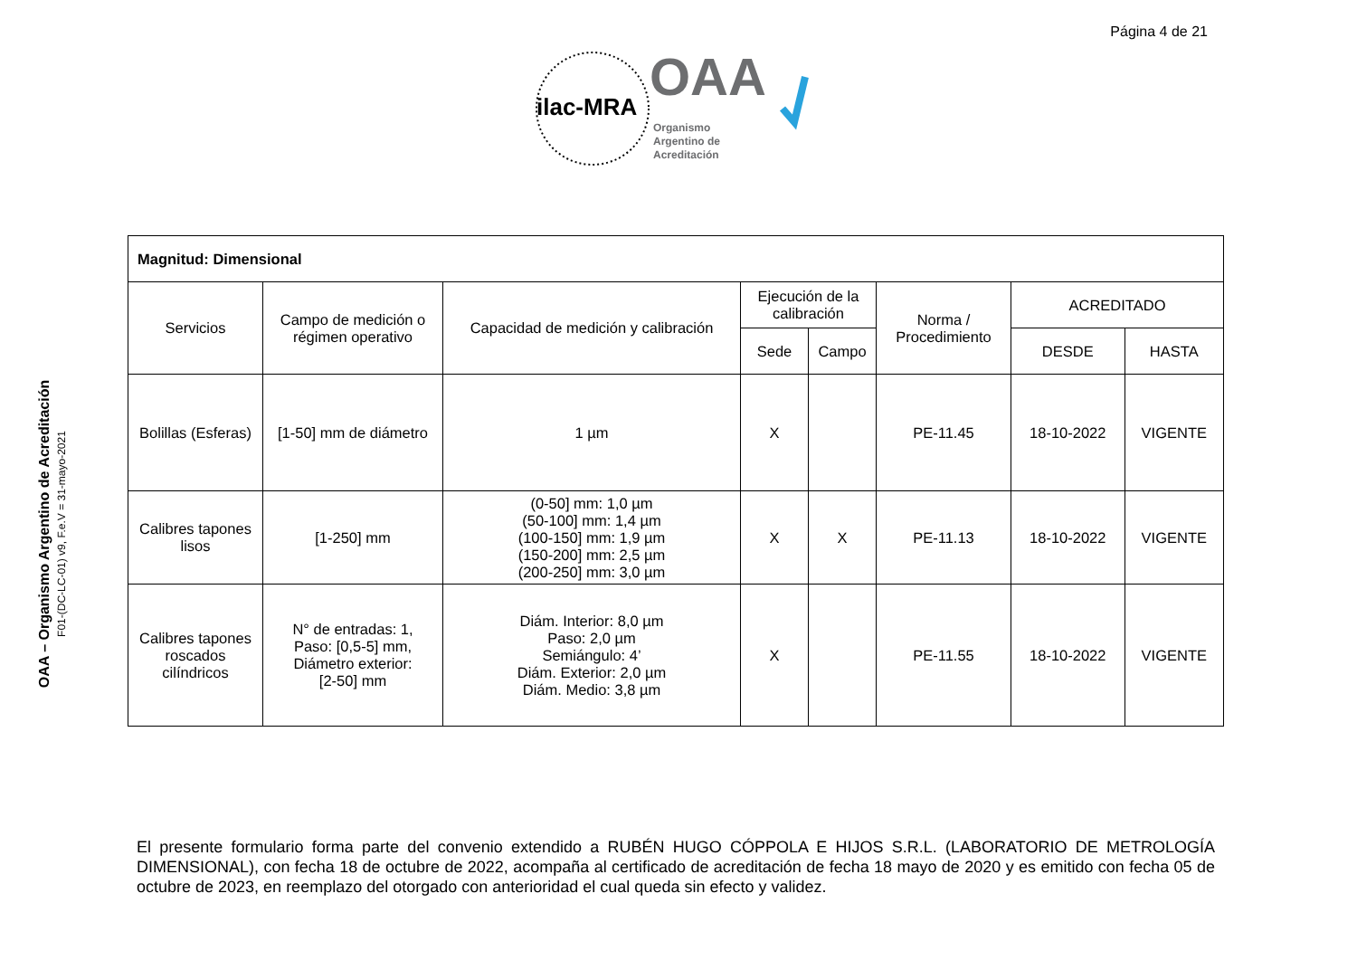Página 4 de 21
ilac-MRA
OAA
Organismo
Argentino de
Acreditación
OAA – Organismo Argentino de Acreditación
F01-(DC-LC-01) v9, F.e.V = 31-mayo-2021
| Magnitud: Dimensional | | | | | | | |
| Servicios | Campo de medición o régimen operativo | Capacidad de medición y calibración | Ejecución de la calibración | | Norma / Procedimiento | ACREDITADO | |
| | | | Sede | Campo | | DESDE | HASTA |
| Bolillas (Esferas) | [1-50] mm de diámetro | 1 µm | X | | PE-11.45 | 18-10-2022 | VIGENTE |
| Calibres tapones lisos | [1-250] mm | (0-50] mm: 1,0 µm (50-100] mm: 1,4 µm (100-150] mm: 1,9 µm (150-200] mm: 2,5 µm (200-250] mm: 3,0 µm | X | X | PE-11.13 | 18-10-2022 | VIGENTE |
| Calibres tapones roscados cilíndricos | N° de entradas: 1, Paso: [0,5-5] mm, Diámetro exterior: [2-50] mm | Diám. Interior: 8,0 µm Paso: 2,0 µm Semiángulo: 4’ Diám. Exterior: 2,0 µm Diám. Medio: 3,8 µm | X | | PE-11.55 | 18-10-2022 | VIGENTE |
El presente formulario forma parte del convenio extendido a RUBÉN HUGO CÓPPOLA E HIJOS S.R.L. (LABORATORIO DE METROLOGÍA DIMENSIONAL), con fecha 18 de octubre de 2022, acompaña al certificado de acreditación de fecha 18 mayo de 2020 y es emitido con fecha 05 de octubre de 2023, en reemplazo del otorgado con anterioridad el cual queda sin efecto y validez.